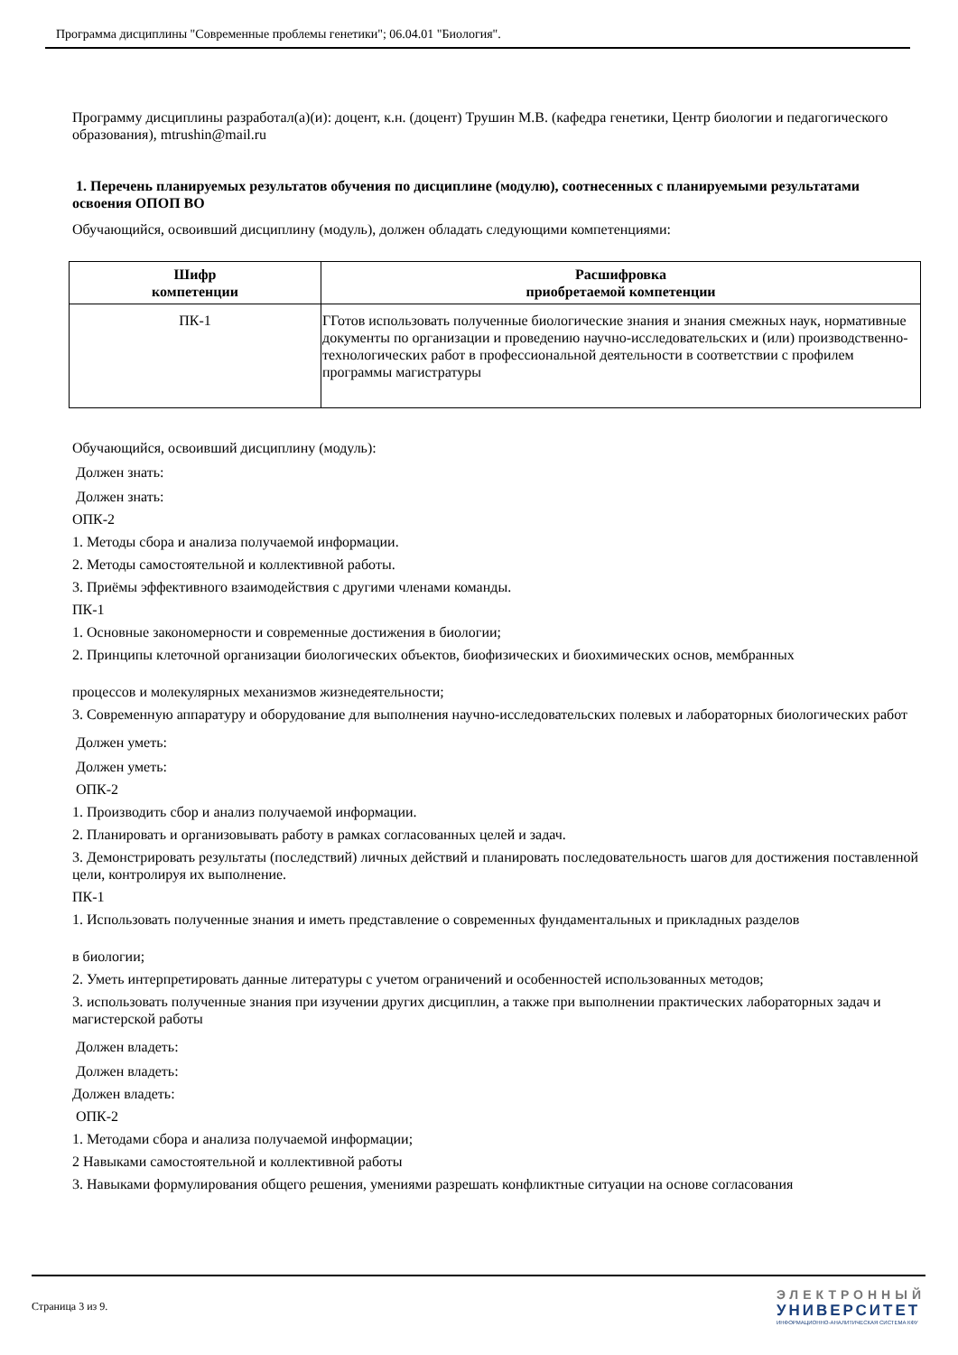Программа дисциплины "Современные проблемы генетики"; 06.04.01 "Биология".
Программу дисциплины разработал(а)(и): доцент, к.н. (доцент) Трушин М.В. (кафедра генетики, Центр биологии и педагогического образования), mtrushin@mail.ru
1. Перечень планируемых результатов обучения по дисциплине (модулю), соотнесенных с планируемыми результатами освоения ОПОП ВО
Обучающийся, освоивший дисциплину (модуль), должен обладать следующими компетенциями:
| Шифр компетенции | Расшифровка приобретаемой компетенции |
| --- | --- |
| ПК-1 | ГГотов использовать полученные биологические знания и знания смежных наук, нормативные документы по организации и проведению научно-исследовательских и (или) производственно-технологических работ в профессиональной деятельности в соответствии с профилем программы магистратуры |
Обучающийся, освоивший дисциплину (модуль):
Должен знать:
Должен знать:
ОПК-2
1. Методы сбора и анализа получаемой информации.
2. Методы самостоятельной и коллективной работы.
3. Приёмы эффективного взаимодействия с другими членами команды.
ПК-1
1. Основные закономерности и современные достижения в биологии;
2. Принципы клеточной организации биологических объектов, биофизических и биохимических основ, мембранных
процессов и молекулярных механизмов жизнедеятельности;
3. Современную аппаратуру и оборудование для выполнения научно-исследовательских полевых и лабораторных биологических работ
Должен уметь:
Должен уметь:
ОПК-2
1. Производить сбор и анализ получаемой информации.
2. Планировать и организовывать работу в рамках согласованных целей и задач.
3. Демонстрировать результаты (последствий) личных действий и планировать последовательность шагов для достижения поставленной цели, контролируя их выполнение.
ПК-1
1. Использовать полученные знания и иметь представление о современных фундаментальных и прикладных разделов
в биологии;
2. Уметь интерпретировать данные литературы с учетом ограничений и особенностей использованных методов;
3. использовать полученные знания при изучении других дисциплин, а также при выполнении практических лабораторных задач и магистерской работы
Должен владеть:
Должен владеть:
Должен владеть:
ОПК-2
1. Методами сбора и анализа получаемой информации;
2 Навыками самостоятельной и коллективной работы
3. Навыками формулирования общего решения, умениями разрешать конфликтные ситуации на основе согласования
Страница 3 из 9.
ЭЛЕКТРОННЫЙ
УНИВЕРСИТЕТ
ИНФОРМАЦИОННО-АНАЛИТИЧЕСКАЯ СИСТЕМА КФУ